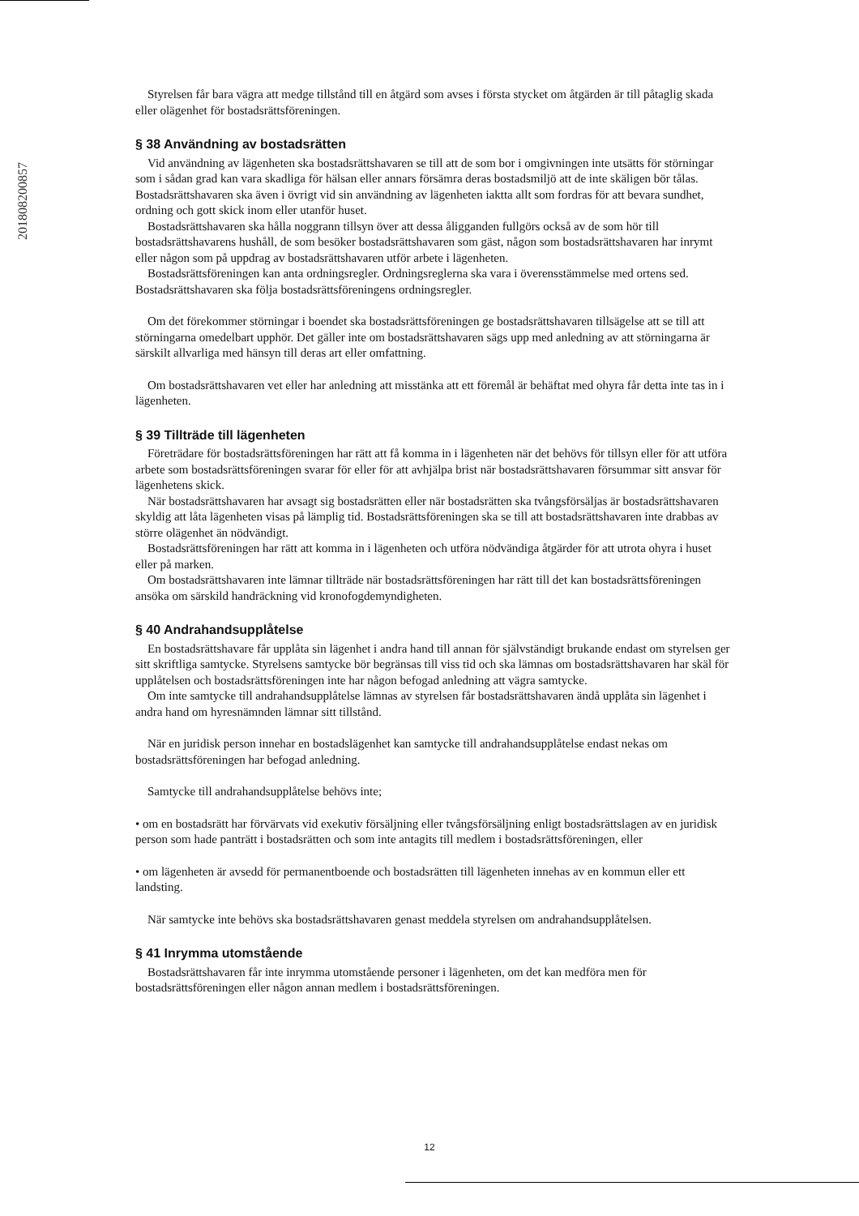201808200857
Styrelsen får bara vägra att medge tillstånd till en åtgärd som avses i första stycket om åtgärden är till påtaglig skada eller olägenhet för bostadsrättsföreningen.
§ 38 Användning av bostadsrätten
Vid användning av lägenheten ska bostadsrättshavaren se till att de som bor i omgivningen inte utsätts för störningar som i sådan grad kan vara skadliga för hälsan eller annars försämra deras bostadsmiljö att de inte skäligen bör tålas. Bostadsrättshavaren ska även i övrigt vid sin användning av lägenheten iaktta allt som fordras för att bevara sundhet, ordning och gott skick inom eller utanför huset.
Bostadsrättshavaren ska hålla noggrann tillsyn över att dessa åligganden fullgörs också av de som hör till bostadsrättshavarens hushåll, de som besöker bostadsrättshavaren som gäst, någon som bostadsrättshavaren har inrymt eller någon som på uppdrag av bostadsrättshavaren utför arbete i lägenheten.
Bostadsrättsföreningen kan anta ordningsregler. Ordningsreglerna ska vara i överensstämmelse med ortens sed. Bostadsrättshavaren ska följa bostadsrättsföreningens ordningsregler.
Om det förekommer störningar i boendet ska bostadsrättsföreningen ge bostadsrättshavaren tillsägelse att se till att störningarna omedelbart upphör. Det gäller inte om bostadsrättshavaren sägs upp med anledning av att störningarna är särskilt allvarliga med hänsyn till deras art eller omfattning.
Om bostadsrättshavaren vet eller har anledning att misstänka att ett föremål är behäftat med ohyra får detta inte tas in i lägenheten.
§ 39 Tillträde till lägenheten
Företrädare för bostadsrättsföreningen har rätt att få komma in i lägenheten när det behövs för tillsyn eller för att utföra arbete som bostadsrättsföreningen svarar för eller för att avhjälpa brist när bostadsrättshavaren försummar sitt ansvar för lägenhetens skick.
När bostadsrättshavaren har avsagt sig bostadsrätten eller när bostadsrätten ska tvångsförsäljas är bostadsrättshavaren skyldig att låta lägenheten visas på lämplig tid. Bostadsrättsföreningen ska se till att bostadsrättshavaren inte drabbas av större olägenhet än nödvändigt.
Bostadsrättsföreningen har rätt att komma in i lägenheten och utföra nödvändiga åtgärder för att utrota ohyra i huset eller på marken.
Om bostadsrättshavaren inte lämnar tillträde när bostadsrättsföreningen har rätt till det kan bostadsrättsföreningen ansöka om särskild handräckning vid kronofogdemyndigheten.
§ 40 Andrahandsupplåtelse
En bostadsrättshavare får upplåta sin lägenhet i andra hand till annan för självständigt brukande endast om styrelsen ger sitt skriftliga samtycke. Styrelsens samtycke bör begränsas till viss tid och ska lämnas om bostadsrättshavaren har skäl för upplåtelsen och bostadsrättsföreningen inte har någon befogad anledning att vägra samtycke.
Om inte samtycke till andrahandsupplåtelse lämnas av styrelsen får bostadsrättshavaren ändå upplåta sin lägenhet i andra hand om hyresnämnden lämnar sitt tillstånd.
När en juridisk person innehar en bostadslägenhet kan samtycke till andrahandsupplåtelse endast nekas om bostadsrättsföreningen har befogad anledning.
Samtycke till andrahandsupplåtelse behövs inte;
• om en bostadsrätt har förvärvats vid exekutiv försäljning eller tvångsförsäljning enligt bostadsrättslagen av en juridisk person som hade panträtt i bostadsrätten och som inte antagits till medlem i bostadsrättsföreningen, eller
• om lägenheten är avsedd för permanentboende och bostadsrätten till lägenheten innehas av en kommun eller ett landsting.
När samtycke inte behövs ska bostadsrättshavaren genast meddela styrelsen om andrahandsupplåtelsen.
§ 41 Inrymma utomstående
Bostadsrättshavaren får inte inrymma utomstående personer i lägenheten, om det kan medföra men för bostadsrättsföreningen eller någon annan medlem i bostadsrättsföreningen.
12